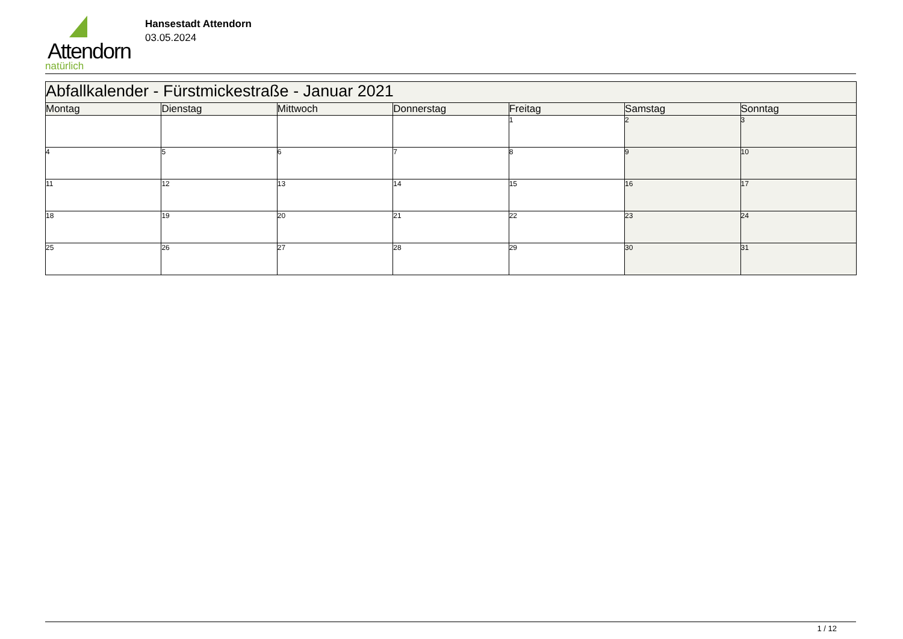Attendorn
natürlich
Hansestadt Attendorn
03.05.2024
| Abfallkalender - Fürstmickestraße - Januar 2021 | | | | | | |
| Montag | Dienstag | Mittwoch | Donnerstag | Freitag | Samstag | Sonntag |
| | | | | 1 | 2 | 3 |
| 4 | 5 | 6 | 7 | 8 | 9 | 10 |
| 11 | 12 | 13 | 14 | 15 | 16 | 17 |
| 18 | 19 | 20 | 21 | 22 | 23 | 24 |
| 25 | 26 | 27 | 28 | 29 | 30 | 31 |
1 / 12